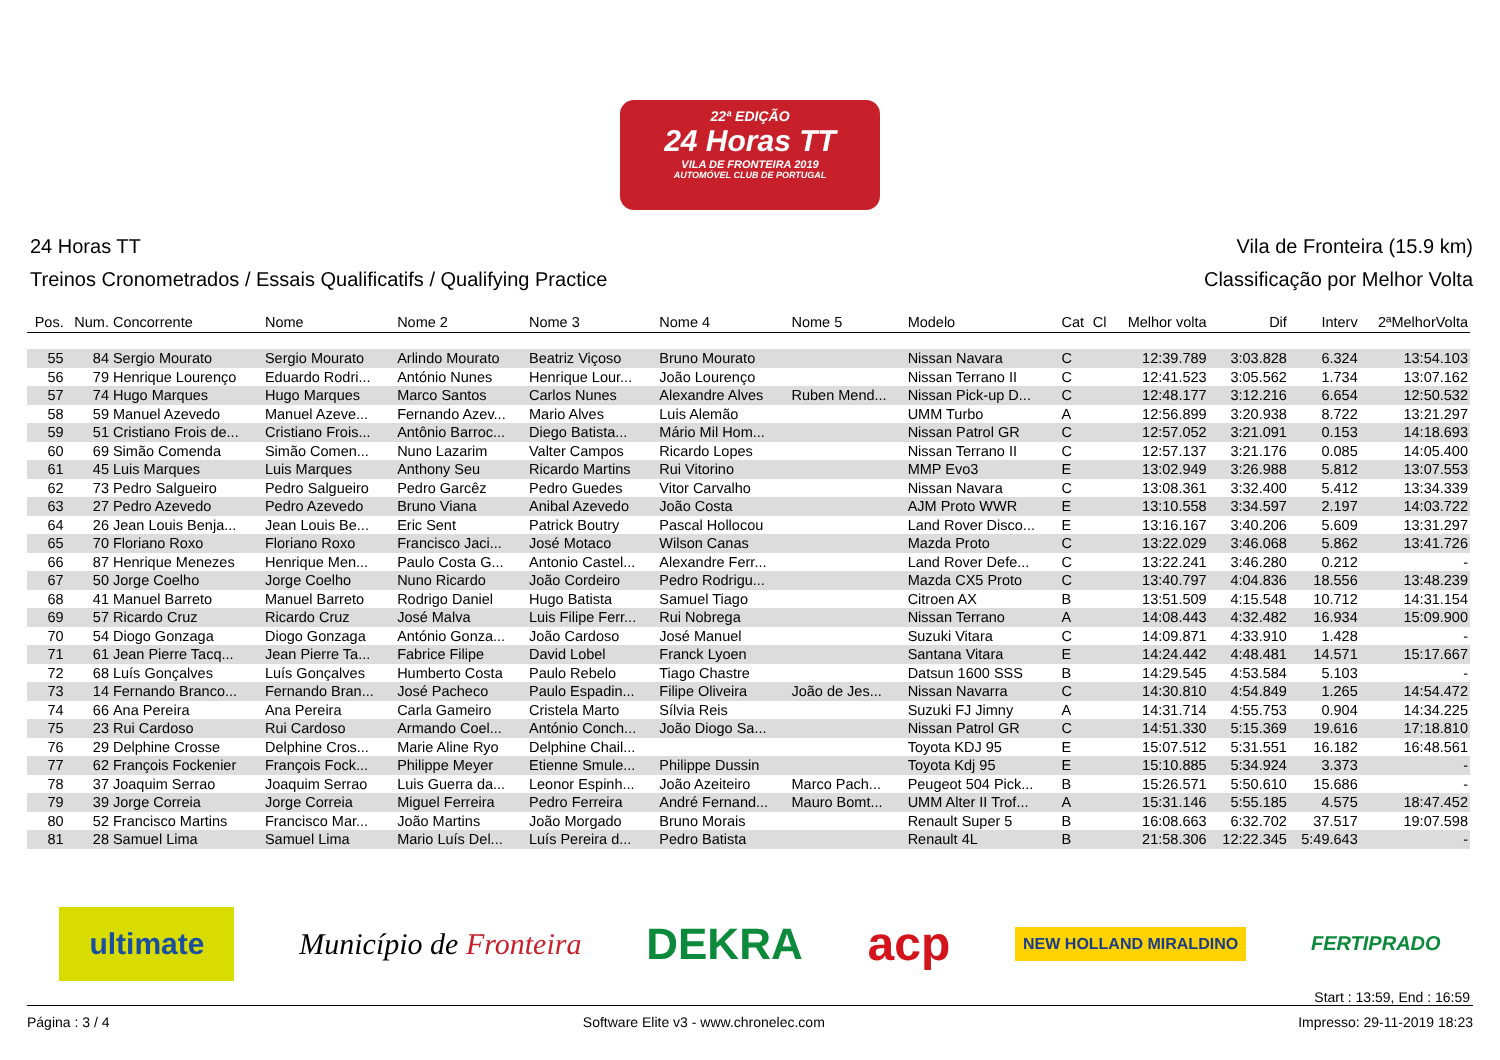22ª EDIÇÃO
24 Horas TT
VILA DE FRONTEIRA 2019
AUTOMÓVEL CLUB DE PORTUGAL
24 Horas TT Vila de Fronteira (15.9 km)
Treinos Cronometrados / Essais Qualificatifs / Qualifying Practice Classificação por Melhor Volta
| Pos. | Num. | Concorrente | Nome | Nome 2 | Nome 3 | Nome 4 | Nome 5 | Modelo | Cat | Cl | Melhor volta | Dif | Interv | 2ªMelhorVolta |
| --- | --- | --- | --- | --- | --- | --- | --- | --- | --- | --- | --- | --- | --- | --- |
| 55 | 84 | Sergio Mourato | Sergio Mourato | Arlindo Mourato | Beatriz Viçoso | Bruno Mourato | | Nissan Navara | C | | 12:39.789 | 3:03.828 | 6.324 | 13:54.103 |
| 56 | 79 | Henrique Lourenço | Eduardo Rodri... | António Nunes | Henrique Lour... | João Lourenço | | Nissan Terrano II | C | | 12:41.523 | 3:05.562 | 1.734 | 13:07.162 |
| 57 | 74 | Hugo Marques | Hugo Marques | Marco Santos | Carlos Nunes | Alexandre Alves | Ruben Mend... | Nissan Pick-up D... | C | | 12:48.177 | 3:12.216 | 6.654 | 12:50.532 |
| 58 | 59 | Manuel Azevedo | Manuel Azeve... | Fernando Azev... | Mario Alves | Luis Alemão | | UMM Turbo | A | | 12:56.899 | 3:20.938 | 8.722 | 13:21.297 |
| 59 | 51 | Cristiano Frois de... | Cristiano Frois... | Antônio Barroc... | Diego Batista... | Mário Mil Hom... | | Nissan Patrol GR | C | | 12:57.052 | 3:21.091 | 0.153 | 14:18.693 |
| 60 | 69 | Simão Comenda | Simão Comen... | Nuno Lazarim | Valter Campos | Ricardo Lopes | | Nissan Terrano II | C | | 12:57.137 | 3:21.176 | 0.085 | 14:05.400 |
| 61 | 45 | Luis Marques | Luis Marques | Anthony Seu | Ricardo Martins | Rui Vitorino | | MMP Evo3 | E | | 13:02.949 | 3:26.988 | 5.812 | 13:07.553 |
| 62 | 73 | Pedro Salgueiro | Pedro Salgueiro | Pedro Garcêz | Pedro Guedes | Vitor Carvalho | | Nissan Navara | C | | 13:08.361 | 3:32.400 | 5.412 | 13:34.339 |
| 63 | 27 | Pedro Azevedo | Pedro Azevedo | Bruno Viana | Anibal Azevedo | João Costa | | AJM Proto WWR | E | | 13:10.558 | 3:34.597 | 2.197 | 14:03.722 |
| 64 | 26 | Jean Louis Benja... | Jean Louis Be... | Eric Sent | Patrick Boutry | Pascal Hollocou | | Land Rover Disco... | E | | 13:16.167 | 3:40.206 | 5.609 | 13:31.297 |
| 65 | 70 | Floriano Roxo | Floriano Roxo | Francisco Jaci... | José Motaco | Wilson Canas | | Mazda Proto | C | | 13:22.029 | 3:46.068 | 5.862 | 13:41.726 |
| 66 | 87 | Henrique Menezes | Henrique Men... | Paulo Costa G... | Antonio Castel... | Alexandre Ferr... | | Land Rover Defe... | C | | 13:22.241 | 3:46.280 | 0.212 | - |
| 67 | 50 | Jorge Coelho | Jorge Coelho | Nuno Ricardo | João Cordeiro | Pedro Rodrigu... | | Mazda CX5 Proto | C | | 13:40.797 | 4:04.836 | 18.556 | 13:48.239 |
| 68 | 41 | Manuel Barreto | Manuel Barreto | Rodrigo Daniel | Hugo Batista | Samuel Tiago | | Citroen AX | B | | 13:51.509 | 4:15.548 | 10.712 | 14:31.154 |
| 69 | 57 | Ricardo Cruz | Ricardo Cruz | José Malva | Luis Filipe Ferr... | Rui Nobrega | | Nissan Terrano | A | | 14:08.443 | 4:32.482 | 16.934 | 15:09.900 |
| 70 | 54 | Diogo Gonzaga | Diogo Gonzaga | António Gonza... | João Cardoso | José Manuel | | Suzuki Vitara | C | | 14:09.871 | 4:33.910 | 1.428 | - |
| 71 | 61 | Jean Pierre Tacq... | Jean Pierre Ta... | Fabrice Filipe | David Lobel | Franck Lyoen | | Santana Vitara | E | | 14:24.442 | 4:48.481 | 14.571 | 15:17.667 |
| 72 | 68 | Luís Gonçalves | Luís Gonçalves | Humberto Costa | Paulo Rebelo | Tiago Chastre | | Datsun 1600 SSS | B | | 14:29.545 | 4:53.584 | 5.103 | - |
| 73 | 14 | Fernando Branco... | Fernando Bran... | José Pacheco | Paulo Espadin... | Filipe Oliveira | João de Jes... | Nissan Navarra | C | | 14:30.810 | 4:54.849 | 1.265 | 14:54.472 |
| 74 | 66 | Ana Pereira | Ana Pereira | Carla Gameiro | Cristela Marto | Sílvia Reis | | Suzuki FJ Jimny | A | | 14:31.714 | 4:55.753 | 0.904 | 14:34.225 |
| 75 | 23 | Rui Cardoso | Rui Cardoso | Armando Coel... | António Conch... | João Diogo Sa... | | Nissan Patrol GR | C | | 14:51.330 | 5:15.369 | 19.616 | 17:18.810 |
| 76 | 29 | Delphine Crosse | Delphine Cros... | Marie Aline Ryo | Delphine Chail... | | | Toyota KDJ 95 | E | | 15:07.512 | 5:31.551 | 16.182 | 16:48.561 |
| 77 | 62 | François Fockenier | François Fock... | Philippe Meyer | Etienne Smule... | Philippe Dussin | | Toyota Kdj 95 | E | | 15:10.885 | 5:34.924 | 3.373 | - |
| 78 | 37 | Joaquim Serrao | Joaquim Serrao | Luis Guerra da... | Leonor Espinh... | João Azeiteiro | Marco Pach... | Peugeot 504 Pick... | B | | 15:26.571 | 5:50.610 | 15.686 | - |
| 79 | 39 | Jorge Correia | Jorge Correia | Miguel Ferreira | Pedro Ferreira | André Fernand... | Mauro Bomt... | UMM Alter II Trof... | A | | 15:31.146 | 5:55.185 | 4.575 | 18:47.452 |
| 80 | 52 | Francisco Martins | Francisco Mar... | João Martins | João Morgado | Bruno Morais | | Renault Super 5 | B | | 16:08.663 | 6:32.702 | 37.517 | 19:07.598 |
| 81 | 28 | Samuel Lima | Samuel Lima | Mario Luís Del... | Luís Pereira d... | Pedro Batista | | Renault 4L | B | | 21:58.306 | 12:22.345 | 5:49.643 | - |
ultimate Município de Fronteira DEKRA acp NEW HOLLAND MIRALDINO FERTIPRADO
Start : 13:59, End : 16:59
Página : 3 / 4 Software Elite v3 - www.chronelec.com Impresso: 29-11-2019 18:23